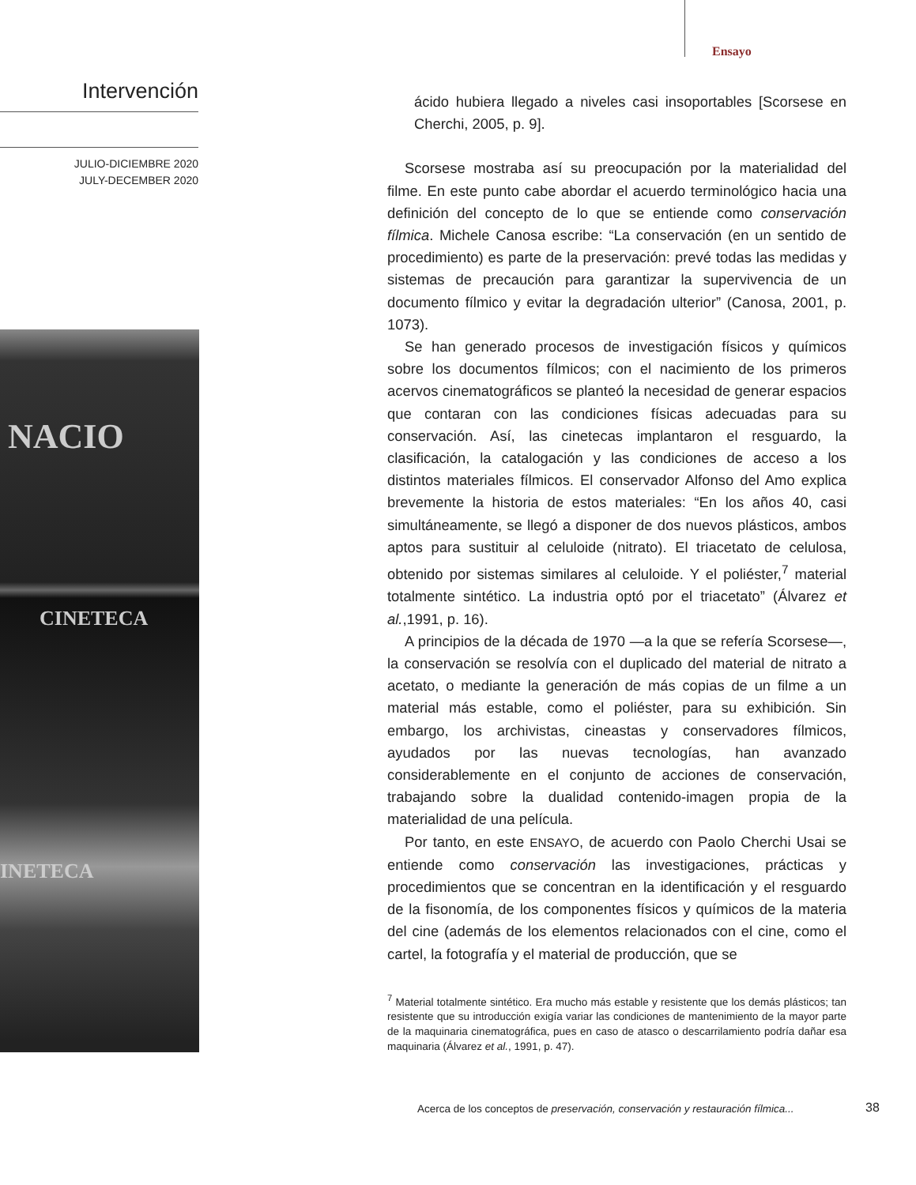Ensayo
Intervención
JULIO-DICIEMBRE 2020
JULY-DECEMBER 2020
NACIO
CINETECA
INETECA
ácido hubiera llegado a niveles casi insoportables [Scorsese en Cherchi, 2005, p. 9].
Scorsese mostraba así su preocupación por la materialidad del filme. En este punto cabe abordar el acuerdo terminológico hacia una definición del concepto de lo que se entiende como conservación fílmica. Michele Canosa escribe: “La conservación (en un sentido de procedimiento) es parte de la preservación: prevé todas las medidas y sistemas de precaución para garantizar la supervivencia de un documento fílmico y evitar la degradación ulterior” (Canosa, 2001, p. 1073).
Se han generado procesos de investigación físicos y químicos sobre los documentos fílmicos; con el nacimiento de los primeros acervos cinematográficos se planteó la necesidad de generar espacios que contaran con las condiciones físicas adecuadas para su conservación. Así, las cinetecas implantaron el resguardo, la clasificación, la catalogación y las condiciones de acceso a los distintos materiales fílmicos. El conservador Alfonso del Amo explica brevemente la historia de estos materiales: “En los años 40, casi simultáneamente, se llegó a disponer de dos nuevos plásticos, ambos aptos para sustituir al celuloide (nitrato). El triacetato de celulosa, obtenido por sistemas similares al celuloide. Y el poliéster,<sup>7</sup> material totalmente sintético. La industria optó por el triacetato” (Álvarez et al.,1991, p. 16).
A principios de la década de 1970 —a la que se refería Scorsese—, la conservación se resolvía con el duplicado del material de nitrato a acetato, o mediante la generación de más copias de un filme a un material más estable, como el poliéster, para su exhibición. Sin embargo, los archivistas, cineastas y conservadores fílmicos, ayudados por las nuevas tecnologías, han avanzado considerablemente en el conjunto de acciones de conservación, trabajando sobre la dualidad contenido-imagen propia de la materialidad de una película.
Por tanto, en este ENSAYO, de acuerdo con Paolo Cherchi Usai se entiende como conservación las investigaciones, prácticas y procedimientos que se concentran en la identificación y el resguardo de la fisonomía, de los componentes físicos y químicos de la materia del cine (además de los elementos relacionados con el cine, como el cartel, la fotografía y el material de producción, que se
<sup>7</sup> Material totalmente sintético. Era mucho más estable y resistente que los demás plásticos; tan resistente que su introducción exigía variar las condiciones de mantenimiento de la mayor parte de la maquinaria cinematográfica, pues en caso de atasco o descarrilamiento podría dañar esa maquinaria (Álvarez et al., 1991, p. 47).
Acerca de los conceptos de preservación, conservación y restauración fílmica...
38